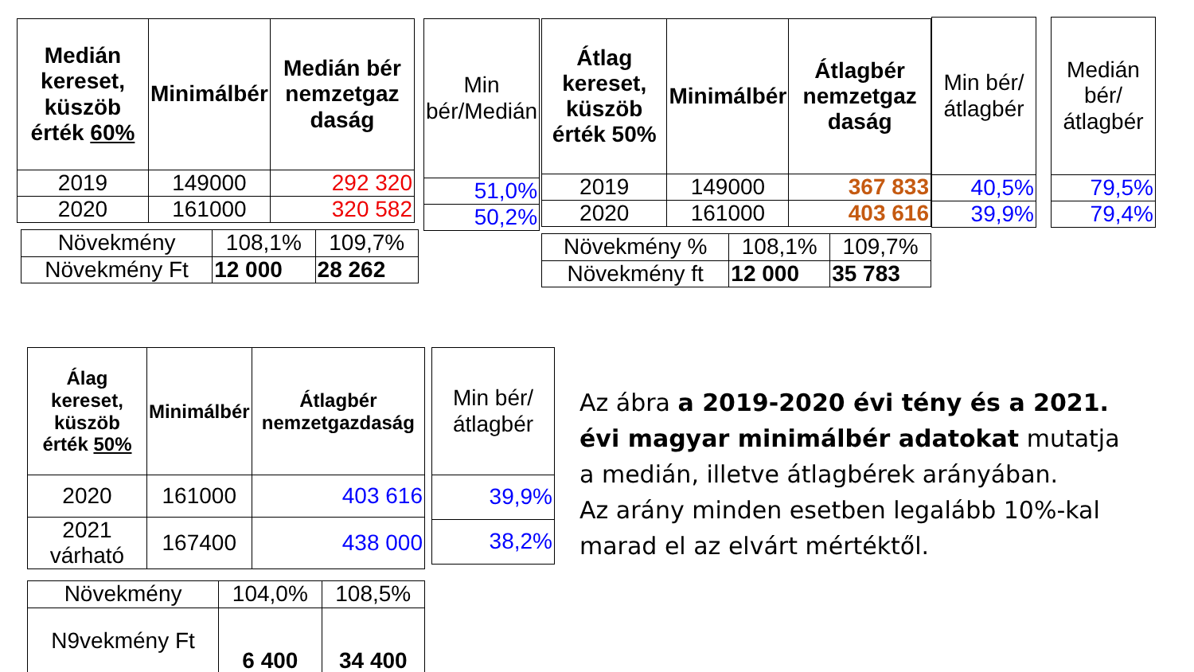| Medián kereset, küszöb érték 60% | Minimálbér | Medián bér nemzetgaz daság |
| --- | --- | --- |
| 2019 | 149000 | 292 320 |
| 2020 | 161000 | 320 582 |
| Növekmény | 108,1% | 109,7% |
| Növekmény Ft | 12 000 | 28 262 |
| Min bér/Medián |
| --- |
| 51,0% |
| 50,2% |
| Átlag kereset, küszöb érték 50% | Minimálbér | Átlagbér nemzetgaz daság |
| --- | --- | --- |
| 2019 | 149000 | 367 833 |
| 2020 | 161000 | 403 616 |
| Növekmény % | 108,1% | 109,7% |
| Növekmény ft | 12 000 | 35 783 |
| Min bér/átlagbér |
| --- |
| 40,5% |
| 39,9% |
| Medián bér/átlagbér |
| --- |
| 79,5% |
| 79,4% |
| Álag kereset, küszöb érték 50% | Minimálbér | Átlagbér nemzetgazdaság |
| --- | --- | --- |
| 2020 | 161000 | 403 616 |
| 2021 várható | 167400 | 438 000 |
| Növekmény | 104,0% | 108,5% |
| N9vekmény Ft | 6 400 | 34 400 |
| Min bér/átlagbér |
| --- |
| 39,9% |
| 38,2% |
Az ábra a 2019-2020 évi tény és a 2021. évi magyar minimálbér adatokat mutatja a medián, illetve átlagbérek arányában.
Az arány minden esetben legalább 10%-kal marad el az elvárt mértéktől.